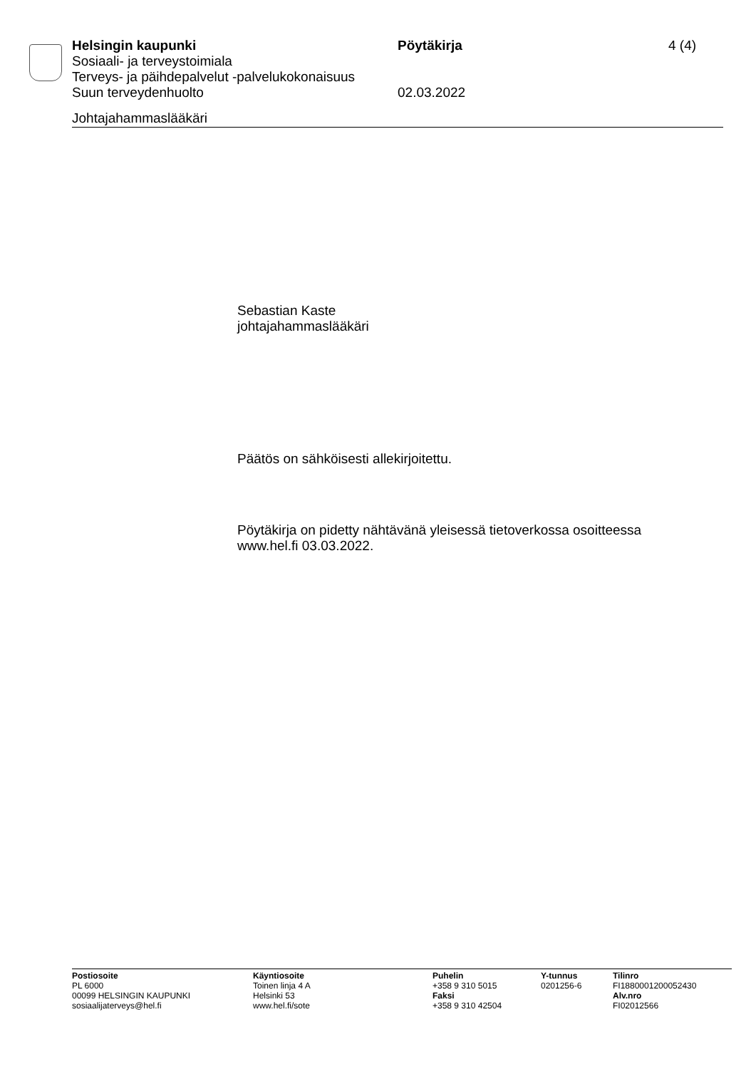Helsingin kaupunki Pöytäkirja 4 (4)
Sosiaali- ja terveystoimiala
Terveys- ja päihdepalvelut -palvelukokonaisuus
Suun terveydenhuolto 02.03.2022
Johtajahammaslääkäri
Sebastian Kaste
johtajahammaslääkäri
Päätös on sähköisesti allekirjoitettu.
Pöytäkirja on pidetty nähtävänä yleisessä tietoverkossa osoitteessa
www.hel.fi 03.03.2022.
Postiosoite
PL 6000
00099 HELSINGIN KAUPUNKI
sosiaalijaterveys@hel.fi
Käyntiosoite
Toinen linja 4 A
Helsinki 53
www.hel.fi/sote
Puhelin
+358 9 310 5015
Faksi
+358 9 310 42504
Y-tunnus
0201256-6
Tilinro
FI1880001200052430
Alv.nro
FI02012566